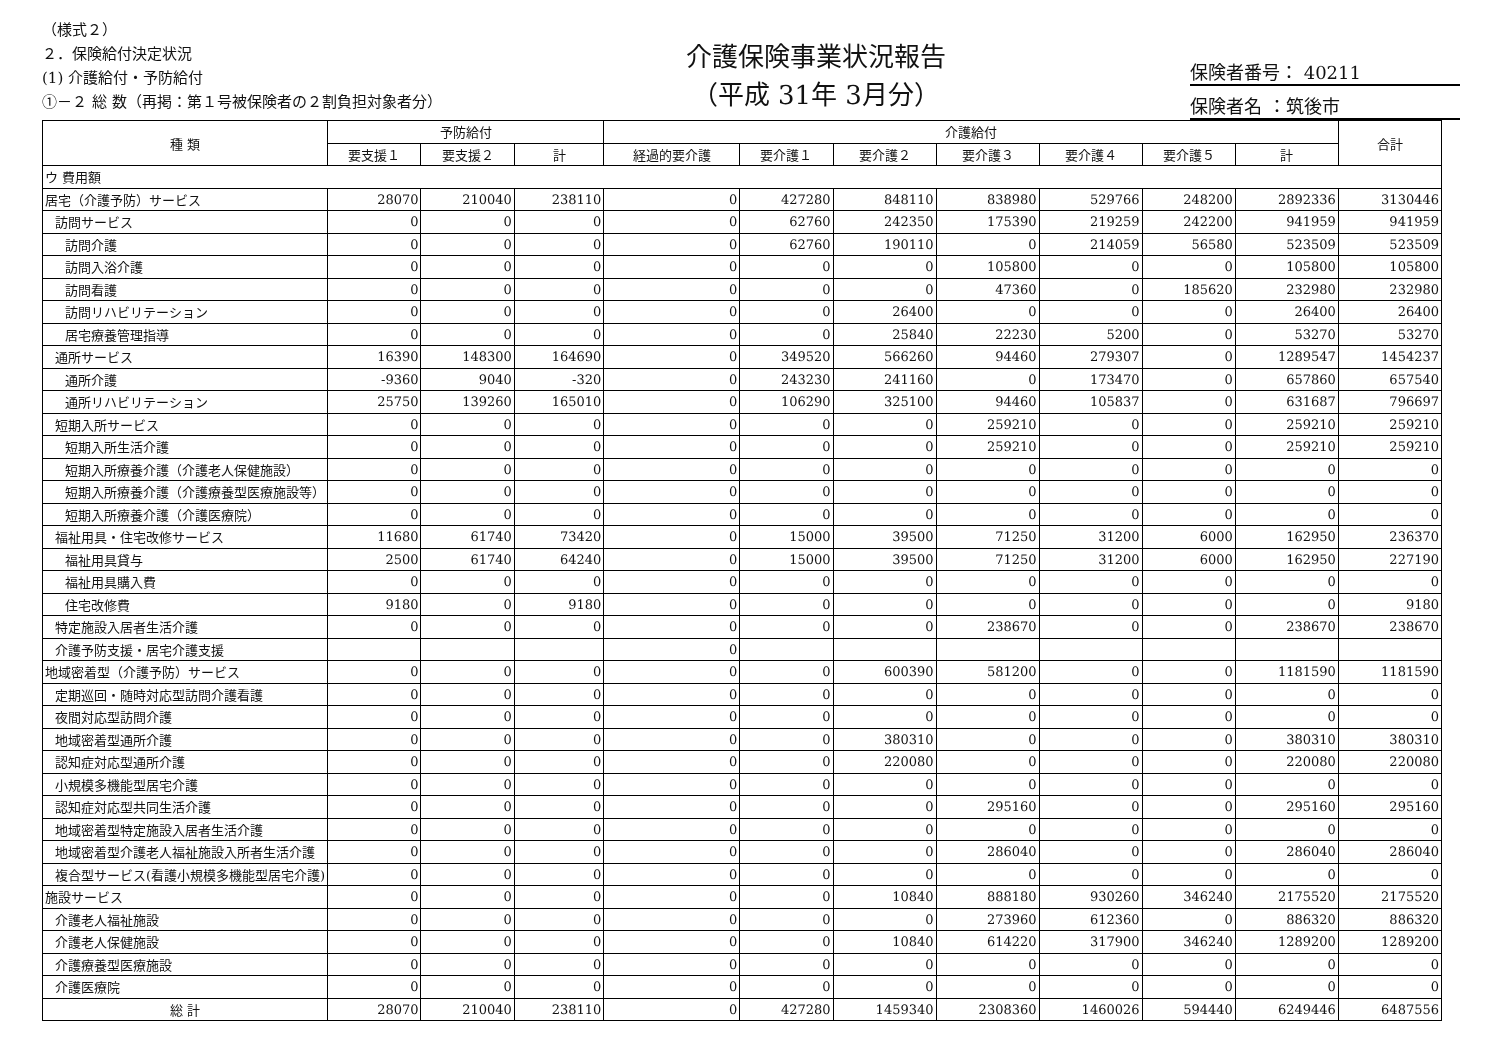（様式２）
２．保険給付決定状況
(1) 介護給付・予防給付
①－２ 総 数（再掲：第１号被保険者の２割負担対象者分）
介護保険事業状況報告
（平成 31年 3月分）
保険者番号： 40211
保険者名 ：筑後市
| 種 類 | 予防給付 | | | 介護給付 | | | | | | | 合計 |
| --- | --- | --- | --- | --- | --- | --- | --- | --- | --- | --- | --- |
| | 要支援１ | 要支援２ | 計 | 経過的要介護 | 要介護１ | 要介護２ | 要介護３ | 要介護４ | 要介護５ | 計 | |
| ウ 費用額 | | | | | | | | | | | |
| 居宅（介護予防）サービス | 28070 | 210040 | 238110 | 0 | 427280 | 848110 | 838980 | 529766 | 248200 | 2892336 | 3130446 |
| 訪問サービス | 0 | 0 | 0 | 0 | 62760 | 242350 | 175390 | 219259 | 242200 | 941959 | 941959 |
| 訪問介護 | 0 | 0 | 0 | 0 | 62760 | 190110 | 0 | 214059 | 56580 | 523509 | 523509 |
| 訪問入浴介護 | 0 | 0 | 0 | 0 | 0 | 0 | 105800 | 0 | 0 | 105800 | 105800 |
| 訪問看護 | 0 | 0 | 0 | 0 | 0 | 0 | 47360 | 0 | 185620 | 232980 | 232980 |
| 訪問リハビリテーション | 0 | 0 | 0 | 0 | 0 | 26400 | 0 | 0 | 0 | 26400 | 26400 |
| 居宅療養管理指導 | 0 | 0 | 0 | 0 | 0 | 25840 | 22230 | 5200 | 0 | 53270 | 53270 |
| 通所サービス | 16390 | 148300 | 164690 | 0 | 349520 | 566260 | 94460 | 279307 | 0 | 1289547 | 1454237 |
| 通所介護 | -9360 | 9040 | -320 | 0 | 243230 | 241160 | 0 | 173470 | 0 | 657860 | 657540 |
| 通所リハビリテーション | 25750 | 139260 | 165010 | 0 | 106290 | 325100 | 94460 | 105837 | 0 | 631687 | 796697 |
| 短期入所サービス | 0 | 0 | 0 | 0 | 0 | 0 | 259210 | 0 | 0 | 259210 | 259210 |
| 短期入所生活介護 | 0 | 0 | 0 | 0 | 0 | 0 | 259210 | 0 | 0 | 259210 | 259210 |
| 短期入所療養介護（介護老人保健施設） | 0 | 0 | 0 | 0 | 0 | 0 | 0 | 0 | 0 | 0 | 0 |
| 短期入所療養介護（介護療養型医療施設等） | 0 | 0 | 0 | 0 | 0 | 0 | 0 | 0 | 0 | 0 | 0 |
| 短期入所療養介護（介護医療院） | 0 | 0 | 0 | 0 | 0 | 0 | 0 | 0 | 0 | 0 | 0 |
| 福祉用具・住宅改修サービス | 11680 | 61740 | 73420 | 0 | 15000 | 39500 | 71250 | 31200 | 6000 | 162950 | 236370 |
| 福祉用具貸与 | 2500 | 61740 | 64240 | 0 | 15000 | 39500 | 71250 | 31200 | 6000 | 162950 | 227190 |
| 福祉用具購入費 | 0 | 0 | 0 | 0 | 0 | 0 | 0 | 0 | 0 | 0 | 0 |
| 住宅改修費 | 9180 | 0 | 9180 | 0 | 0 | 0 | 0 | 0 | 0 | 0 | 9180 |
| 特定施設入居者生活介護 | 0 | 0 | 0 | 0 | 0 | 0 | 238670 | 0 | 0 | 238670 | 238670 |
| 介護予防支援・居宅介護支援 | | | | 0 | | | | | | | |
| 地域密着型（介護予防）サービス | 0 | 0 | 0 | 0 | 0 | 600390 | 581200 | 0 | 0 | 1181590 | 1181590 |
| 定期巡回・随時対応型訪問介護看護 | 0 | 0 | 0 | 0 | 0 | 0 | 0 | 0 | 0 | 0 | 0 |
| 夜間対応型訪問介護 | 0 | 0 | 0 | 0 | 0 | 0 | 0 | 0 | 0 | 0 | 0 |
| 地域密着型通所介護 | 0 | 0 | 0 | 0 | 0 | 380310 | 0 | 0 | 0 | 380310 | 380310 |
| 認知症対応型通所介護 | 0 | 0 | 0 | 0 | 0 | 220080 | 0 | 0 | 0 | 220080 | 220080 |
| 小規模多機能型居宅介護 | 0 | 0 | 0 | 0 | 0 | 0 | 0 | 0 | 0 | 0 | 0 |
| 認知症対応型共同生活介護 | 0 | 0 | 0 | 0 | 0 | 0 | 295160 | 0 | 0 | 295160 | 295160 |
| 地域密着型特定施設入居者生活介護 | 0 | 0 | 0 | 0 | 0 | 0 | 0 | 0 | 0 | 0 | 0 |
| 地域密着型介護老人福祉施設入所者生活介護 | 0 | 0 | 0 | 0 | 0 | 0 | 286040 | 0 | 0 | 286040 | 286040 |
| 複合型サービス(看護小規模多機能型居宅介護) | 0 | 0 | 0 | 0 | 0 | 0 | 0 | 0 | 0 | 0 | 0 |
| 施設サービス | 0 | 0 | 0 | 0 | 0 | 10840 | 888180 | 930260 | 346240 | 2175520 | 2175520 |
| 介護老人福祉施設 | 0 | 0 | 0 | 0 | 0 | 0 | 273960 | 612360 | 0 | 886320 | 886320 |
| 介護老人保健施設 | 0 | 0 | 0 | 0 | 0 | 10840 | 614220 | 317900 | 346240 | 1289200 | 1289200 |
| 介護療養型医療施設 | 0 | 0 | 0 | 0 | 0 | 0 | 0 | 0 | 0 | 0 | 0 |
| 介護医療院 | 0 | 0 | 0 | 0 | 0 | 0 | 0 | 0 | 0 | 0 | 0 |
| 総 計 | 28070 | 210040 | 238110 | 0 | 427280 | 1459340 | 2308360 | 1460026 | 594440 | 6249446 | 6487556 |